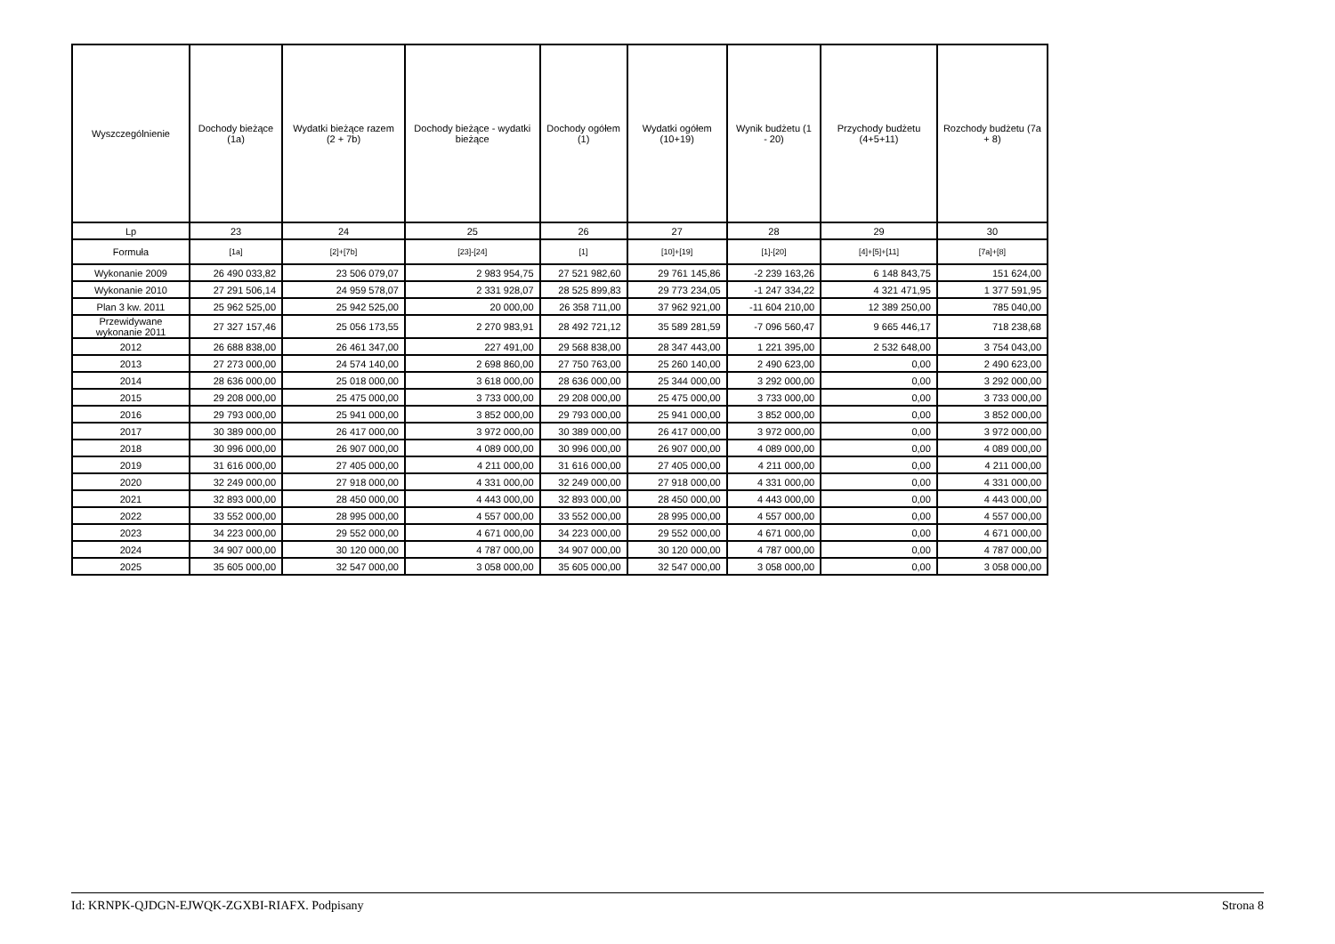| Wyszczególnienie | Dochody bieżące (1a) | Wydatki bieżące razem (2 + 7b) | Dochody bieżące - wydatki bieżące | Dochody ogółem (1) | Wydatki ogółem (10+19) | Wynik budżetu (1 - 20) | Przychody budżetu (4+5+11) | Rozchody budżetu (7a + 8) |
| --- | --- | --- | --- | --- | --- | --- | --- | --- |
| Lp | 23 | 24 | 25 | 26 | 27 | 28 | 29 | 30 |
| Formuła | [1a] | [2]+[7b] | [23]-[24] | [1] | [10]+[19] | [1]-[20] | [4]+[5]+[11] | [7a]+[8] |
| Wykonanie 2009 | 26 490 033,82 | 23 506 079,07 | 2 983 954,75 | 27 521 982,60 | 29 761 145,86 | -2 239 163,26 | 6 148 843,75 | 151 624,00 |
| Wykonanie 2010 | 27 291 506,14 | 24 959 578,07 | 2 331 928,07 | 28 525 899,83 | 29 773 234,05 | -1 247 334,22 | 4 321 471,95 | 1 377 591,95 |
| Plan 3 kw. 2011 | 25 962 525,00 | 25 942 525,00 | 20 000,00 | 26 358 711,00 | 37 962 921,00 | -11 604 210,00 | 12 389 250,00 | 785 040,00 |
| Przewidywane wykonanie 2011 | 27 327 157,46 | 25 056 173,55 | 2 270 983,91 | 28 492 721,12 | 35 589 281,59 | -7 096 560,47 | 9 665 446,17 | 718 238,68 |
| 2012 | 26 688 838,00 | 26 461 347,00 | 227 491,00 | 29 568 838,00 | 28 347 443,00 | 1 221 395,00 | 2 532 648,00 | 3 754 043,00 |
| 2013 | 27 273 000,00 | 24 574 140,00 | 2 698 860,00 | 27 750 763,00 | 25 260 140,00 | 2 490 623,00 | 0,00 | 2 490 623,00 |
| 2014 | 28 636 000,00 | 25 018 000,00 | 3 618 000,00 | 28 636 000,00 | 25 344 000,00 | 3 292 000,00 | 0,00 | 3 292 000,00 |
| 2015 | 29 208 000,00 | 25 475 000,00 | 3 733 000,00 | 29 208 000,00 | 25 475 000,00 | 3 733 000,00 | 0,00 | 3 733 000,00 |
| 2016 | 29 793 000,00 | 25 941 000,00 | 3 852 000,00 | 29 793 000,00 | 25 941 000,00 | 3 852 000,00 | 0,00 | 3 852 000,00 |
| 2017 | 30 389 000,00 | 26 417 000,00 | 3 972 000,00 | 30 389 000,00 | 26 417 000,00 | 3 972 000,00 | 0,00 | 3 972 000,00 |
| 2018 | 30 996 000,00 | 26 907 000,00 | 4 089 000,00 | 30 996 000,00 | 26 907 000,00 | 4 089 000,00 | 0,00 | 4 089 000,00 |
| 2019 | 31 616 000,00 | 27 405 000,00 | 4 211 000,00 | 31 616 000,00 | 27 405 000,00 | 4 211 000,00 | 0,00 | 4 211 000,00 |
| 2020 | 32 249 000,00 | 27 918 000,00 | 4 331 000,00 | 32 249 000,00 | 27 918 000,00 | 4 331 000,00 | 0,00 | 4 331 000,00 |
| 2021 | 32 893 000,00 | 28 450 000,00 | 4 443 000,00 | 32 893 000,00 | 28 450 000,00 | 4 443 000,00 | 0,00 | 4 443 000,00 |
| 2022 | 33 552 000,00 | 28 995 000,00 | 4 557 000,00 | 33 552 000,00 | 28 995 000,00 | 4 557 000,00 | 0,00 | 4 557 000,00 |
| 2023 | 34 223 000,00 | 29 552 000,00 | 4 671 000,00 | 34 223 000,00 | 29 552 000,00 | 4 671 000,00 | 0,00 | 4 671 000,00 |
| 2024 | 34 907 000,00 | 30 120 000,00 | 4 787 000,00 | 34 907 000,00 | 30 120 000,00 | 4 787 000,00 | 0,00 | 4 787 000,00 |
| 2025 | 35 605 000,00 | 32 547 000,00 | 3 058 000,00 | 35 605 000,00 | 32 547 000,00 | 3 058 000,00 | 0,00 | 3 058 000,00 |
Id: KRNPK-QJDGN-EJWQK-ZGXBI-RIAFX. Podpisany Strona 8